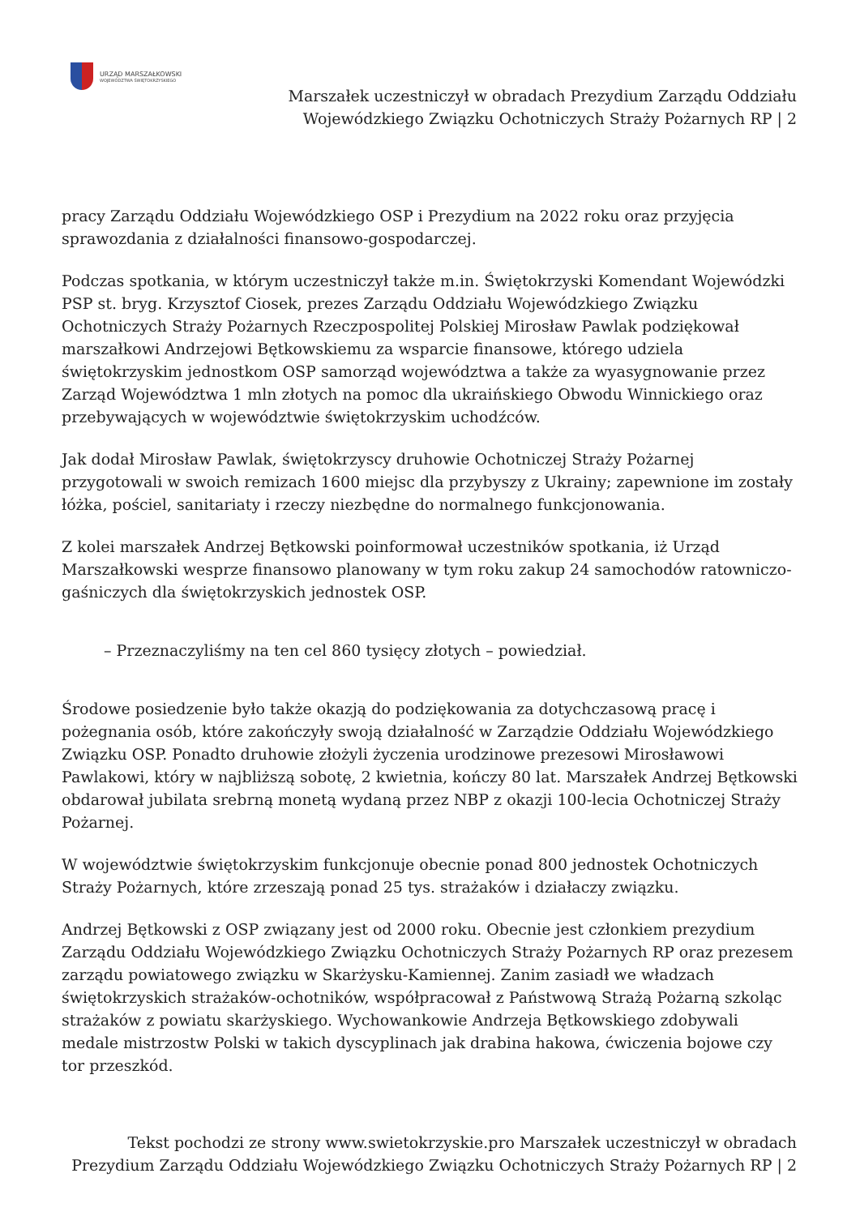URZĄD MARSZAŁKOWSKI
WOJEWÓDZTWA ŚWIĘTOKRZYSKIEGO
Marszałek uczestniczył w obradach Prezydium Zarządu Oddziału Wojewódzkiego Związku Ochotniczych Straży Pożarnych RP | 2
pracy Zarządu Oddziału Wojewódzkiego OSP i Prezydium na 2022 roku oraz przyjęcia sprawozdania z działalności finansowo-gospodarczej.
Podczas spotkania, w którym uczestniczył także m.in. Świętokrzyski Komendant Wojewódzki PSP st. bryg. Krzysztof Ciosek, prezes Zarządu Oddziału Wojewódzkiego Związku Ochotniczych Straży Pożarnych Rzeczpospolitej Polskiej Mirosław Pawlak podziękował marszałkowi Andrzejowi Bętkowskiemu za wsparcie finansowe, którego udziela świętokrzyskim jednostkom OSP samorząd województwa a także za wyasygnowanie przez Zarząd Województwa 1 mln złotych na pomoc dla ukraińskiego Obwodu Winnickiego oraz przebywających w województwie świętokrzyskim uchodźców.
Jak dodał Mirosław Pawlak, świętokrzyscy druhowie Ochotniczej Straży Pożarnej przygotowali w swoich remizach 1600 miejsc dla przybyszy z Ukrainy; zapewnione im zostały łóżka, pościel, sanitariaty i rzeczy niezbędne do normalnego funkcjonowania.
Z kolei marszałek Andrzej Bętkowski poinformował uczestników spotkania, iż Urząd Marszałkowski wesprze finansowo planowany w tym roku zakup 24 samochodów ratowniczo-gaśniczych dla świętokrzyskich jednostek OSP.
– Przeznaczyliśmy na ten cel 860 tysięcy złotych – powiedział.
Środowe posiedzenie było także okazją do podziękowania za dotychczasową pracę i pożegnania osób, które zakończyły swoją działalność w Zarządzie Oddziału Wojewódzkiego Związku OSP. Ponadto druhowie złożyli życzenia urodzinowe prezesowi Mirosławowi Pawlakowi, który w najbliższą sobotę, 2 kwietnia, kończy 80 lat. Marszałek Andrzej Bętkowski obdarował jubilata srebrną monetą wydaną przez NBP z okazji 100-lecia Ochotniczej Straży Pożarnej.
W województwie świętokrzyskim funkcjonuje obecnie ponad 800 jednostek Ochotniczych Straży Pożarnych, które zrzeszają ponad 25 tys. strażaków i działaczy związku.
Andrzej Bętkowski z OSP związany jest od 2000 roku. Obecnie jest członkiem prezydium Zarządu Oddziału Wojewódzkiego Związku Ochotniczych Straży Pożarnych RP oraz prezesem zarządu powiatowego związku w Skarżysku-Kamiennej. Zanim zasiadł we władzach świętokrzyskich strażaków-ochotników, współpracował z Państwową Strażą Pożarną szkoląc strażaków z powiatu skarżyskiego. Wychowankowie Andrzeja Bętkowskiego zdobywali medale mistrzostw Polski w takich dyscyplinach jak drabina hakowa, ćwiczenia bojowe czy tor przeszkód.
Tekst pochodzi ze strony www.swietokrzyskie.pro Marszałek uczestniczył w obradach Prezydium Zarządu Oddziału Wojewódzkiego Związku Ochotniczych Straży Pożarnych RP | 2